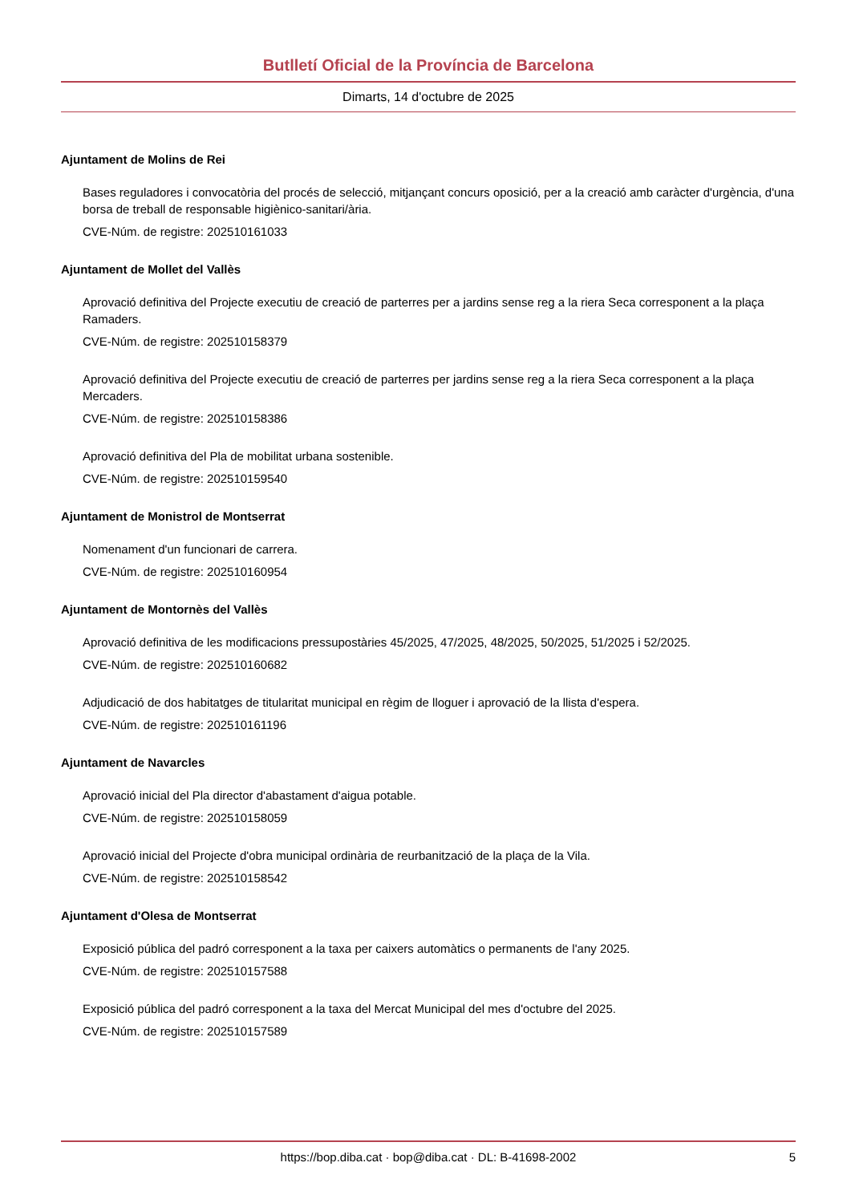Butlletí Oficial de la Província de Barcelona
Dimarts, 14 d'octubre de 2025
Ajuntament de Molins de Rei
Bases reguladores i convocatòria del procés de selecció, mitjançant concurs oposició, per a la creació amb caràcter d'urgència, d'una borsa de treball de responsable higiènico-sanitari/ària.
CVE-Núm. de registre: 202510161033
Ajuntament de Mollet del Vallès
Aprovació definitiva del Projecte executiu de creació de parterres per a jardins sense reg a la riera Seca corresponent a la plaça Ramaders.
CVE-Núm. de registre: 202510158379
Aprovació definitiva del Projecte executiu de creació de parterres per jardins sense reg a la riera Seca corresponent a la plaça Mercaders.
CVE-Núm. de registre: 202510158386
Aprovació definitiva del Pla de mobilitat urbana sostenible.
CVE-Núm. de registre: 202510159540
Ajuntament de Monistrol de Montserrat
Nomenament d'un funcionari de carrera.
CVE-Núm. de registre: 202510160954
Ajuntament de Montornès del Vallès
Aprovació definitiva de les modificacions pressupostàries 45/2025, 47/2025, 48/2025, 50/2025, 51/2025 i 52/2025.
CVE-Núm. de registre: 202510160682
Adjudicació de dos habitatges de titularitat municipal en règim de lloguer i aprovació de la llista d'espera.
CVE-Núm. de registre: 202510161196
Ajuntament de Navarcles
Aprovació inicial del Pla director d'abastament d'aigua potable.
CVE-Núm. de registre: 202510158059
Aprovació inicial del Projecte d'obra municipal ordinària de reurbanització de la plaça de la Vila.
CVE-Núm. de registre: 202510158542
Ajuntament d'Olesa de Montserrat
Exposició pública del padró corresponent a la taxa per caixers automàtics o permanents de l'any 2025.
CVE-Núm. de registre: 202510157588
Exposició pública del padró corresponent a la taxa del Mercat Municipal del mes d'octubre del 2025.
CVE-Núm. de registre: 202510157589
https://bop.diba.cat · bop@diba.cat · DL: B-41698-2002
5